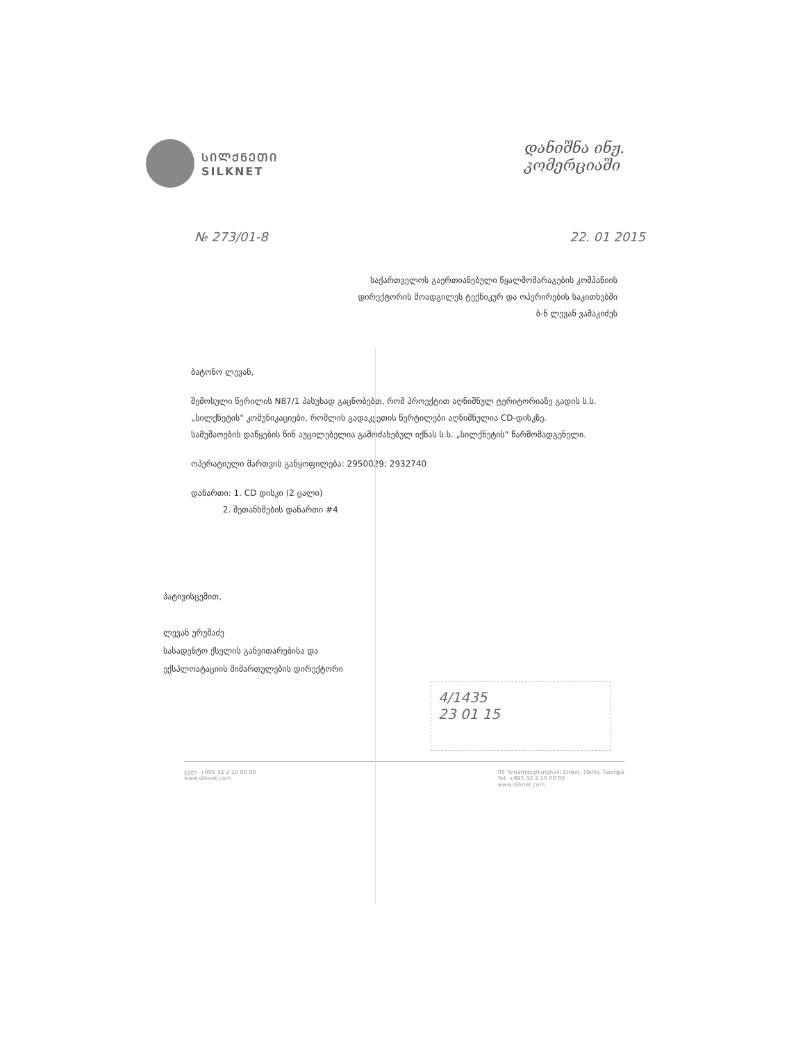ᲡᲘᲚᲥᲜᲔᲗᲘ
SILKNET
დანიშნა ინჟ.
კომერციაში
№ 273/01-8 22. 01 2015
საქართველოს გაერთიანებული წყალმომარაგების კომპანიის
დირექტორის მოადგილეს ტექნიკურ და ოპერირების საკითხებში
ბ-ნ ლევან ვაშაკიძეს
ბატონო ლევან,
შემოსული წერილის N87/1 პასუხად გაცნობებთ, რომ პროექტით აღნიშნულ ტერიტორიაზე გადის ს.ს. „სილქნეტის" კომუნიკაციები, რომლის გადაკვეთის წერტილები აღნიშნულია CD-დისკზე.
სამუშაოების დაწყების წინ აუცილებელია გამოძახებულ იქნას ს.ს. „სილქნეტის" წარმომადგენელი.
ოპერატიული მართვის განყოფილება: 2950029; 2932740
დანართი: 1. CD დისკი (2 ცალი)
2. შეთანხმების დანართი #4
პატივისცემით,
ლევან ურუშაძე
სასადენტო ქსელის განვითარებისა და
ექსპლოატაციის მიმართულების დირექტორი
4/1435
23 01 15
ტელ. +995 32 2 10 00 00
www.silknet.com 95 Tsinamdzghvrishvili Street, Tbilisi, Georgia
Tel: +995 32 2 10 00 00
www.silknet.com